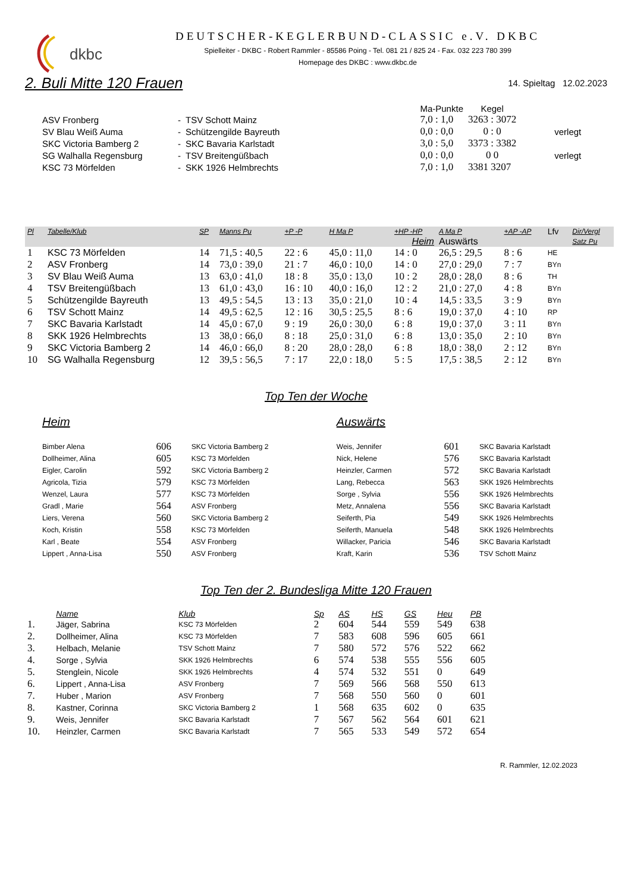dkbc
DEUTSCHER-KEGLERBUND-CLASSIC e.V. DKBC
Spielleiter - DKBC - Robert Rammler - 85586 Poing - Tel. 081 21 / 825 24 - Fax. 032 223 780 399
Homepage des DKBC : www.dkbc.de
2. Buli Mitte 120 Frauen
14. Spieltag 12.02.2023
| | | | | Ma-Punkte | Kegel | |
| ASV Fronberg | - | TSV Schott Mainz | | 7,0 : 1,0 | 3263 : 3072 | |
| SV Blau Weiß Auma | - | Schützengilde Bayreuth | | 0,0 : 0,0 | 0 : 0 | verlegt |
| SKC Victoria Bamberg 2 | - | SKC Bavaria Karlstadt | | 3,0 : 5,0 | 3373 : 3382 | |
| SG Walhalla Regensburg | - | TSV Breitengüßbach | | 0,0 : 0,0 | 0 0 | verlegt |
| KSC 73 Mörfelden | - | SKK 1926 Helmbrechts | | 7,0 : 1,0 | 3381 3207 | |
| Pl | Tabelle/Klub | SP | Manns Pu | +P -P | H Ma P | +HP -HP | A Ma P | +AP -AP | Lfv | Dir/Vergl |
| --- | --- | --- | --- | --- | --- | --- | --- | --- | --- | --- |
| | | | | | Heim | | Auswärts | | | Satz Pu |
| 1 | KSC 73 Mörfelden | 14 | 71,5 : 40,5 | 22 : 6 | 45,0 : 11,0 | 14 : 0 | 26,5 : 29,5 | 8 : 6 | HE | |
| 2 | ASV Fronberg | 14 | 73,0 : 39,0 | 21 : 7 | 46,0 : 10,0 | 14 : 0 | 27,0 : 29,0 | 7 : 7 | BYn | |
| 3 | SV Blau Weiß Auma | 13 | 63,0 : 41,0 | 18 : 8 | 35,0 : 13,0 | 10 : 2 | 28,0 : 28,0 | 8 : 6 | TH | |
| 4 | TSV Breitengüßbach | 13 | 61,0 : 43,0 | 16 : 10 | 40,0 : 16,0 | 12 : 2 | 21,0 : 27,0 | 4 : 8 | BYn | |
| 5 | Schützengilde Bayreuth | 13 | 49,5 : 54,5 | 13 : 13 | 35,0 : 21,0 | 10 : 4 | 14,5 : 33,5 | 3 : 9 | BYn | |
| 6 | TSV Schott Mainz | 14 | 49,5 : 62,5 | 12 : 16 | 30,5 : 25,5 | 8 : 6 | 19,0 : 37,0 | 4 : 10 | RP | |
| 7 | SKC Bavaria Karlstadt | 14 | 45,0 : 67,0 | 9 : 19 | 26,0 : 30,0 | 6 : 8 | 19,0 : 37,0 | 3 : 11 | BYn | |
| 8 | SKK 1926 Helmbrechts | 13 | 38,0 : 66,0 | 8 : 18 | 25,0 : 31,0 | 6 : 8 | 13,0 : 35,0 | 2 : 10 | BYn | |
| 9 | SKC Victoria Bamberg 2 | 14 | 46,0 : 66,0 | 8 : 20 | 28,0 : 28,0 | 6 : 8 | 18,0 : 38,0 | 2 : 12 | BYn | |
| 10 | SG Walhalla Regensburg | 12 | 39,5 : 56,5 | 7 : 17 | 22,0 : 18,0 | 5 : 5 | 17,5 : 38,5 | 2 : 12 | BYn | |
Top Ten der Woche
| Heim | | | Auswärts | | |
| Bimber Alena | 606 | SKC Victoria Bamberg 2 | Weis, Jennifer | 601 | SKC Bavaria Karlstadt |
| Dollheimer, Alina | 605 | KSC 73 Mörfelden | Nick, Helene | 576 | SKC Bavaria Karlstadt |
| Eigler, Carolin | 592 | SKC Victoria Bamberg 2 | Heinzler, Carmen | 572 | SKC Bavaria Karlstadt |
| Agricola, Tizia | 579 | KSC 73 Mörfelden | Lang, Rebecca | 563 | SKK 1926 Helmbrechts |
| Wenzel, Laura | 577 | KSC 73 Mörfelden | Sorge , Sylvia | 556 | SKK 1926 Helmbrechts |
| Gradl , Marie | 564 | ASV Fronberg | Metz, Annalena | 556 | SKC Bavaria Karlstadt |
| Liers, Verena | 560 | SKC Victoria Bamberg 2 | Seiferth, Pia | 549 | SKK 1926 Helmbrechts |
| Koch, Kristin | 558 | KSC 73 Mörfelden | Seiferth, Manuela | 548 | SKK 1926 Helmbrechts |
| Karl , Beate | 554 | ASV Fronberg | Willacker, Paricia | 546 | SKC Bavaria Karlstadt |
| Lippert , Anna-Lisa | 550 | ASV Fronberg | Kraft, Karin | 536 | TSV Schott Mainz |
Top Ten der 2. Bundesliga Mitte 120 Frauen
| | Name | Klub | Sp | AS | HS | GS | Heu | PB |
| --- | --- | --- | --- | --- | --- | --- | --- | --- |
| 1. | Jäger, Sabrina | KSC 73 Mörfelden | 2 | 604 | 544 | 559 | 549 | 638 |
| 2. | Dollheimer, Alina | KSC 73 Mörfelden | 7 | 583 | 608 | 596 | 605 | 661 |
| 3. | Helbach, Melanie | TSV Schott Mainz | 7 | 580 | 572 | 576 | 522 | 662 |
| 4. | Sorge , Sylvia | SKK 1926 Helmbrechts | 6 | 574 | 538 | 555 | 556 | 605 |
| 5. | Stenglein, Nicole | SKK 1926 Helmbrechts | 4 | 574 | 532 | 551 | 0 | 649 |
| 6. | Lippert , Anna-Lisa | ASV Fronberg | 7 | 569 | 566 | 568 | 550 | 613 |
| 7. | Huber , Marion | ASV Fronberg | 7 | 568 | 550 | 560 | 0 | 601 |
| 8. | Kastner, Corinna | SKC Victoria Bamberg 2 | 1 | 568 | 635 | 602 | 0 | 635 |
| 9. | Weis, Jennifer | SKC Bavaria Karlstadt | 7 | 567 | 562 | 564 | 601 | 621 |
| 10. | Heinzler, Carmen | SKC Bavaria Karlstadt | 7 | 565 | 533 | 549 | 572 | 654 |
R. Rammler, 12.02.2023